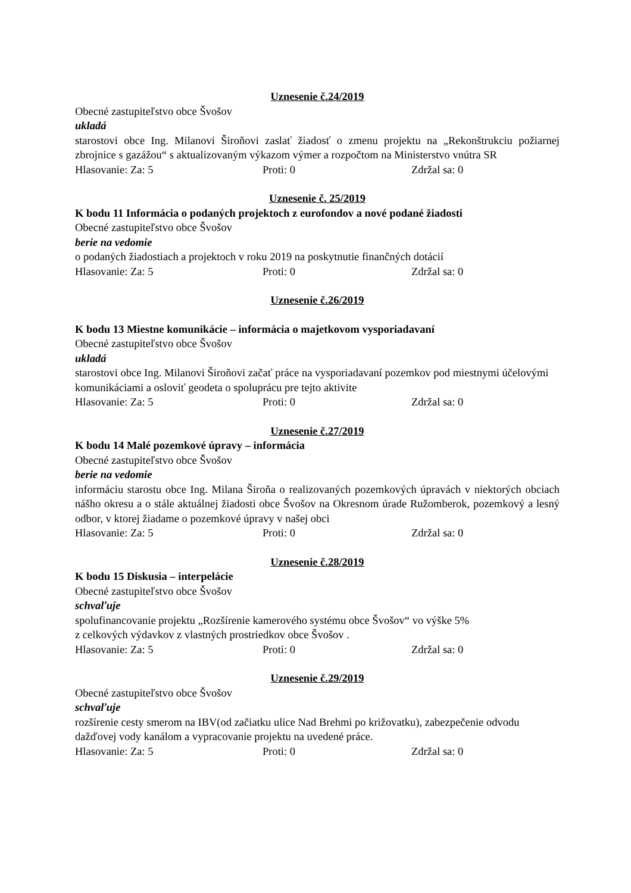Uznesenie č.24/2019
Obecné zastupiteľstvo obce Švošov
ukladá
starostovi obce Ing. Milanovi Široňovi zaslať žiadosť o zmenu projektu na „Rekonštrukciu požiarnej zbrojnice s gazážou“ s aktualizovaným výkazom výmer a rozpočtom na Ministerstvo vnútra SR
Hlasovanie: Za: 5 Proti: 0 Zdržal sa: 0
Uznesenie č. 25/2019
K bodu 11 Informácia o podaných projektoch z eurofondov a nové podané žiadosti
Obecné zastupiteľstvo obce Švošov
berie na vedomie
o podaných žiadostiach a projektoch v roku 2019 na poskytnutie finančných dotácií
Hlasovanie: Za: 5 Proti: 0 Zdržal sa: 0
Uznesenie č.26/2019
K bodu 13 Miestne komunikácie – informácia o majetkovom vysporiadavaní
Obecné zastupiteľstvo obce Švošov
ukladá
starostovi obce Ing. Milanovi Široňovi začať práce na vysporiadavaní pozemkov pod miestnymi účelovými komunikáciami a osloviť geodeta o spoluprácu pre tejto aktivite
Hlasovanie: Za: 5 Proti: 0 Zdržal sa: 0
Uznesenie č.27/2019
K bodu 14 Malé pozemkové úpravy – informácia
Obecné zastupiteľstvo obce Švošov
berie na vedomie
informáciu starostu obce Ing. Milana Široňa o realizovaných pozemkových úpravách v niektorých obciach nášho okresu a o stále aktuálnej žiadosti obce Švošov na Okresnom úrade Ružomberok, pozemkový a lesný odbor, v ktorej žiadame o pozemkové úpravy v našej obci
Hlasovanie: Za: 5 Proti: 0 Zdržal sa: 0
Uznesenie č.28/2019
K bodu 15 Diskusia – interpelácie
Obecné zastupiteľstvo obce Švošov
schvaľuje
spolufinancovanie projektu „Rozšírenie kamerového systému obce Švošov“ vo výške 5%
z celkových výdavkov z vlastných prostriedkov obce Švošov .
Hlasovanie: Za: 5 Proti: 0 Zdržal sa: 0
Uznesenie č.29/2019
Obecné zastupiteľstvo obce Švošov
schvaľuje
rozšírenie cesty smerom na IBV(od začiatku ulice Nad Brehmi po križovatku), zabezpečenie odvodu dažďovej vody kanálom a vypracovanie projektu na uvedené práce.
Hlasovanie: Za: 5 Proti: 0 Zdržal sa: 0